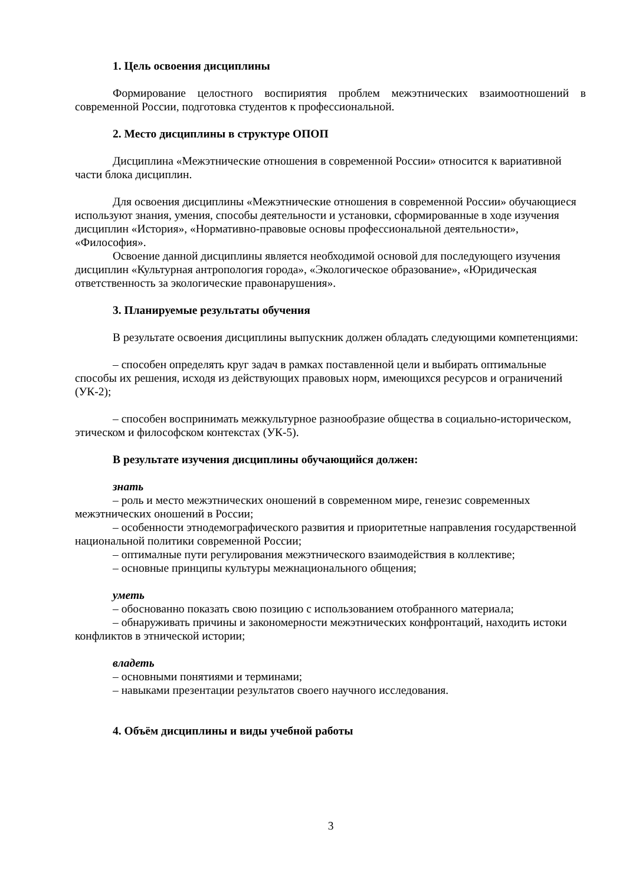1. Цель освоения дисциплины
Формирование целостного воспириятия проблем межэтнических взаимоотношений в современной России, подготовка студентов к профессиональной.
2. Место дисциплины в структуре ОПОП
Дисциплина «Межэтнические отношения в современной России» относится к вариативной части блока дисциплин.
Для освоения дисциплины «Межэтнические отношения в современной России» обучающиеся используют знания, умения, способы деятельности и установки, сформированные в ходе изучения дисциплин «История», «Нормативно-правовые основы профессиональной деятельности», «Философия».
Освоение данной дисциплины является необходимой основой для последующего изучения дисциплин «Культурная антропология города», «Экологическое образование», «Юридическая ответственность за экологические правонарушения».
3. Планируемые результаты обучения
В результате освоения дисциплины выпускник должен обладать следующими компетенциями:
– способен определять круг задач в рамках поставленной цели и выбирать оптимальные способы их решения, исходя из действующих правовых норм, имеющихся ресурсов и ограничений (УК-2);
– способен воспринимать межкультурное разнообразие общества в социально-историческом, этическом и философском контекстах (УК-5).
В результате изучения дисциплины обучающийся должен:
знать
– роль и место межэтнических оношений в современном мире, генезис современных межэтнических оношений в России;
– особенности этнодемографического развития и приоритетные направления государственной национальной политики современной России;
– оптималные пути регулирования межэтнического взаимодействия в коллективе;
– основные принципы культуры межнационального общения;
уметь
– обоснованно показать свою позицию с использованием отобранного материала;
– обнаруживать причины и закономерности межэтнических конфронтаций, находить истоки конфликтов в этнической истории;
владеть
– основными понятиями и терминами;
– навыками презентации результатов своего научного исследования.
4. Объём дисциплины и виды учебной работы
3